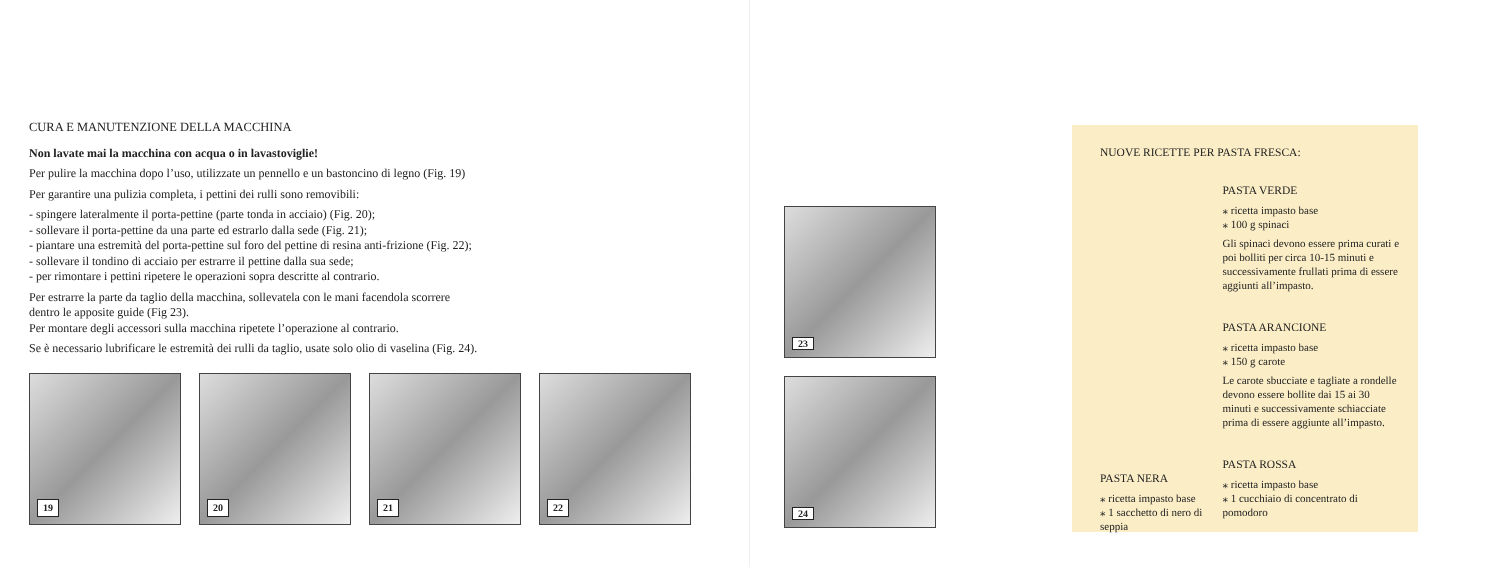CURA E MANUTENZIONE DELLA MACCHINA
Non lavate mai la macchina con acqua o in lavastoviglie!
Per pulire la macchina dopo l’uso, utilizzate un pennello e un bastoncino di legno (Fig. 19)
Per garantire una pulizia completa, i pettini dei rulli sono removibili:
- spingere lateralmente il porta-pettine (parte tonda in acciaio) (Fig. 20);
- sollevare il porta-pettine da una parte ed estrarlo dalla sede (Fig. 21);
- piantare una estremità del porta-pettine sul foro del pettine di resina anti-frizione (Fig. 22);
- sollevare il tondino di acciaio per estrarre il pettine dalla sua sede;
- per rimontare i pettini ripetere le operazioni sopra descritte al contrario.
Per estrarre la parte da taglio della macchina, sollevatela con le mani facendola scorrere
dentro le apposite guide (Fig 23).
Per montare degli accessori sulla macchina ripetete l’operazione al contrario.
Se è necessario lubrificare le estremità dei rulli da taglio, usate solo olio di vaselina (Fig. 24).
19
20
21
22
23
24
NUOVE RICETTE PER PASTA FRESCA:
PASTA NERA
⁎ ricetta impasto base
⁎ 1 sacchetto di nero di seppia
PASTA VERDE
⁎ ricetta impasto base
⁎ 100 g spinaci
Gli spinaci devono essere prima curati e poi bolliti per circa 10-15 minuti e successivamente frullati prima di essere aggiunti all’impasto.
PASTA ARANCIONE
⁎ ricetta impasto base
⁎ 150 g carote
Le carote sbucciate e tagliate a rondelle devono essere bollite dai 15 ai 30 minuti e successivamente schiacciate prima di essere aggiunte all’impasto.
PASTA ROSSA
⁎ ricetta impasto base
⁎ 1 cucchiaio di concentrato di pomodoro